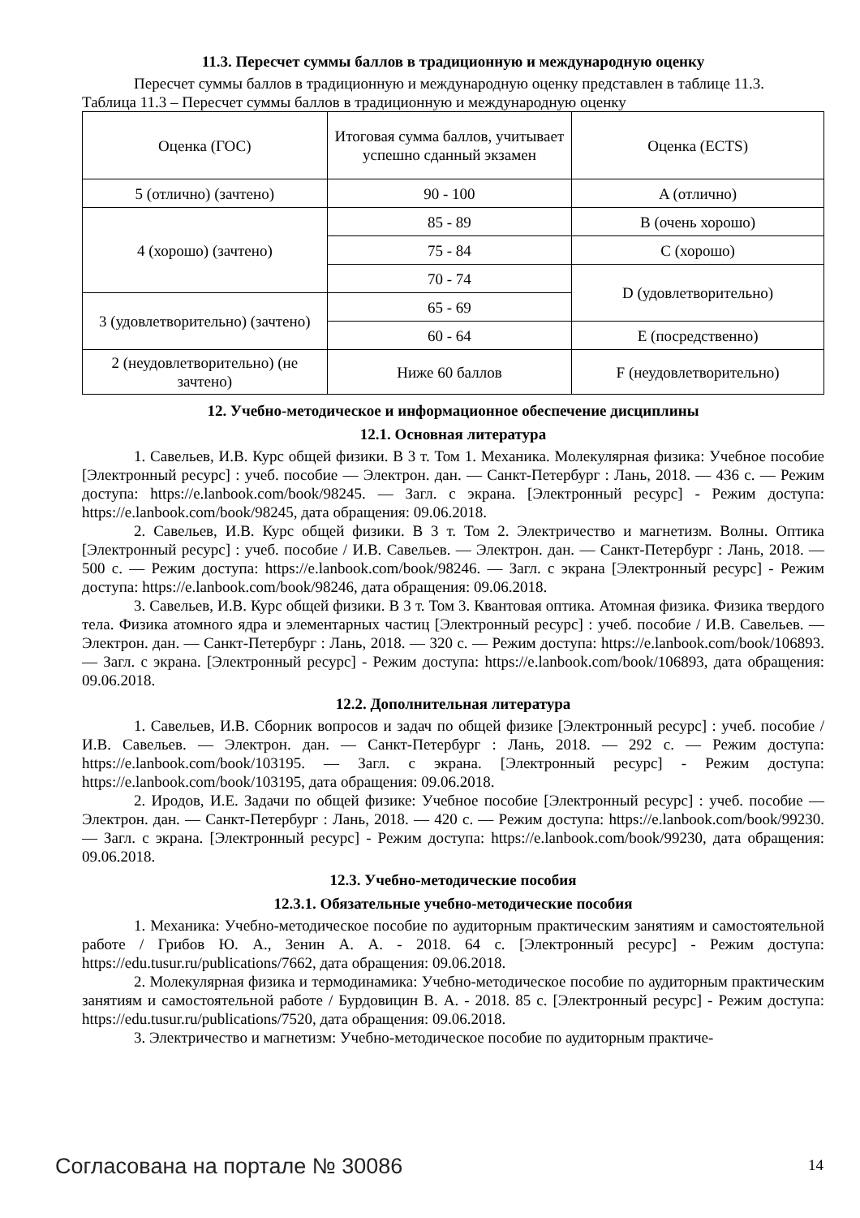11.3. Пересчет суммы баллов в традиционную и международную оценку
Пересчет суммы баллов в традиционную и международную оценку представлен в таблице 11.3.
Таблица 11.3 – Пересчет суммы баллов в традиционную и международную оценку
| Оценка (ГОС) | Итоговая сумма баллов, учитывает успешно сданный экзамен | Оценка (ECTS) |
| --- | --- | --- |
| 5 (отлично) (зачтено) | 90 - 100 | A (отлично) |
| 4 (хорошо) (зачтено) | 85 - 89 | B (очень хорошо) |
| | 75 - 84 | C (хорошо) |
| | 70 - 74 | D (удовлетворительно) |
| 3 (удовлетворительно) (зачтено) | 65 - 69 | |
| | 60 - 64 | E (посредственно) |
| 2 (неудовлетворительно) (не зачтено) | Ниже 60 баллов | F (неудовлетворительно) |
12. Учебно-методическое и информационное обеспечение дисциплины
12.1. Основная литература
1. Савельев, И.В. Курс общей физики. В 3 т. Том 1. Механика. Молекулярная физика: Учебное пособие [Электронный ресурс] : учеб. пособие — Электрон. дан. — Санкт-Петербург : Лань, 2018. — 436 с. — Режим доступа: https://e.lanbook.com/book/98245. — Загл. с экрана. [Электронный ресурс] - Режим доступа: https://e.lanbook.com/book/98245, дата обращения: 09.06.2018.
2. Савельев, И.В. Курс общей физики. В 3 т. Том 2. Электричество и магнетизм. Волны. Оптика [Электронный ресурс] : учеб. пособие / И.В. Савельев. — Электрон. дан. — Санкт-Петербург : Лань, 2018. — 500 с. — Режим доступа: https://e.lanbook.com/book/98246. — Загл. с экрана [Электронный ресурс] - Режим доступа: https://e.lanbook.com/book/98246, дата обращения: 09.06.2018.
3. Савельев, И.В. Курс общей физики. В 3 т. Том 3. Квантовая оптика. Атомная физика. Физика твердого тела. Физика атомного ядра и элементарных частиц [Электронный ресурс] : учеб. пособие / И.В. Савельев. — Электрон. дан. — Санкт-Петербург : Лань, 2018. — 320 с. — Режим доступа: https://e.lanbook.com/book/106893. — Загл. с экрана. [Электронный ресурс] - Режим доступа: https://e.lanbook.com/book/106893, дата обращения: 09.06.2018.
12.2. Дополнительная литература
1. Савельев, И.В. Сборник вопросов и задач по общей физике [Электронный ресурс] : учеб. пособие / И.В. Савельев. — Электрон. дан. — Санкт-Петербург : Лань, 2018. — 292 с. — Режим доступа: https://e.lanbook.com/book/103195. — Загл. с экрана. [Электронный ресурс] - Режим доступа: https://e.lanbook.com/book/103195, дата обращения: 09.06.2018.
2. Иродов, И.Е. Задачи по общей физике: Учебное пособие [Электронный ресурс] : учеб. пособие — Электрон. дан. — Санкт-Петербург : Лань, 2018. — 420 с. — Режим доступа: https://e.lanbook.com/book/99230. — Загл. с экрана. [Электронный ресурс] - Режим доступа: https://e.lanbook.com/book/99230, дата обращения: 09.06.2018.
12.3. Учебно-методические пособия
12.3.1. Обязательные учебно-методические пособия
1. Механика: Учебно-методическое пособие по аудиторным практическим занятиям и самостоятельной работе / Грибов Ю. А., Зенин А. А. - 2018. 64 с. [Электронный ресурс] - Режим доступа: https://edu.tusur.ru/publications/7662, дата обращения: 09.06.2018.
2. Молекулярная физика и термодинамика: Учебно-методическое пособие по аудиторным практическим занятиям и самостоятельной работе / Бурдовицин В. А. - 2018. 85 с. [Электронный ресурс] - Режим доступа: https://edu.tusur.ru/publications/7520, дата обращения: 09.06.2018.
3. Электричество и магнетизм: Учебно-методическое пособие по аудиторным практиче-
Согласована на портале № 30086 14